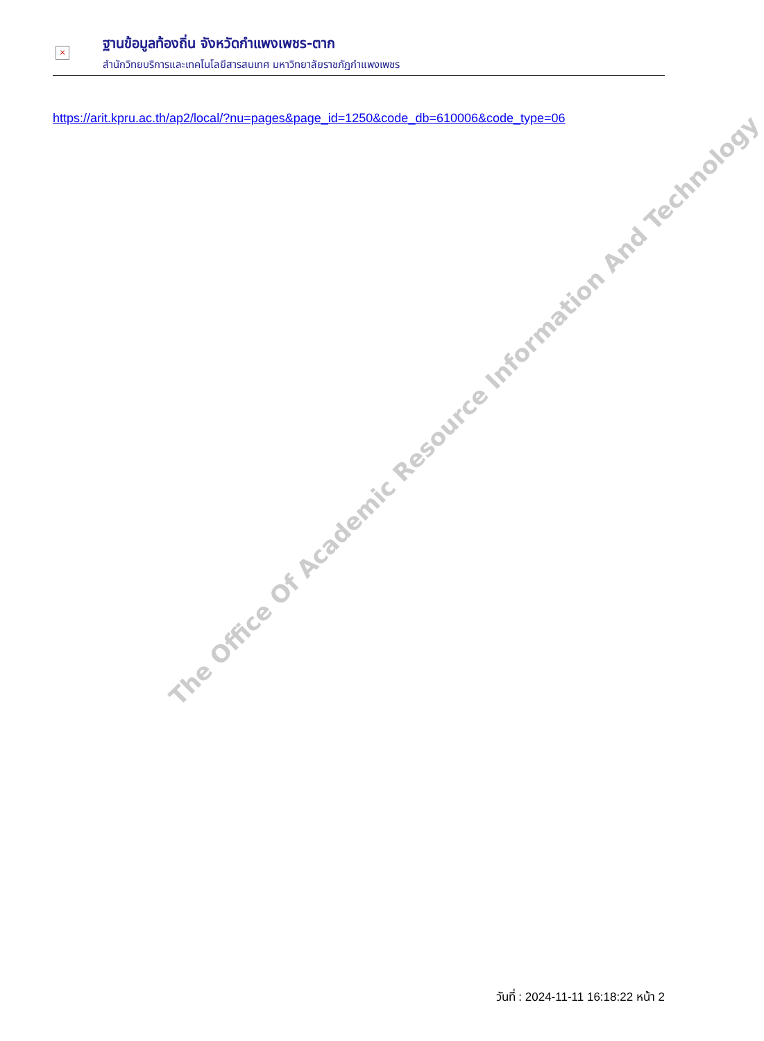×
ฐานข้อมูลท้องถิ่น จังหวัดกำแพงเพชร-ตาก
สำนักวิทยบริการและเทคโนโลยีสารสนเทศ มหาวิทยาลัยราชภัฏกำแพงเพชร
https://arit.kpru.ac.th/ap2/local/?nu=pages&page_id=1250&code_db=610006&code_type=06
The Office Of Academic Resource Information And Technology
วันที่ : 2024-11-11 16:18:22 หน้า 2